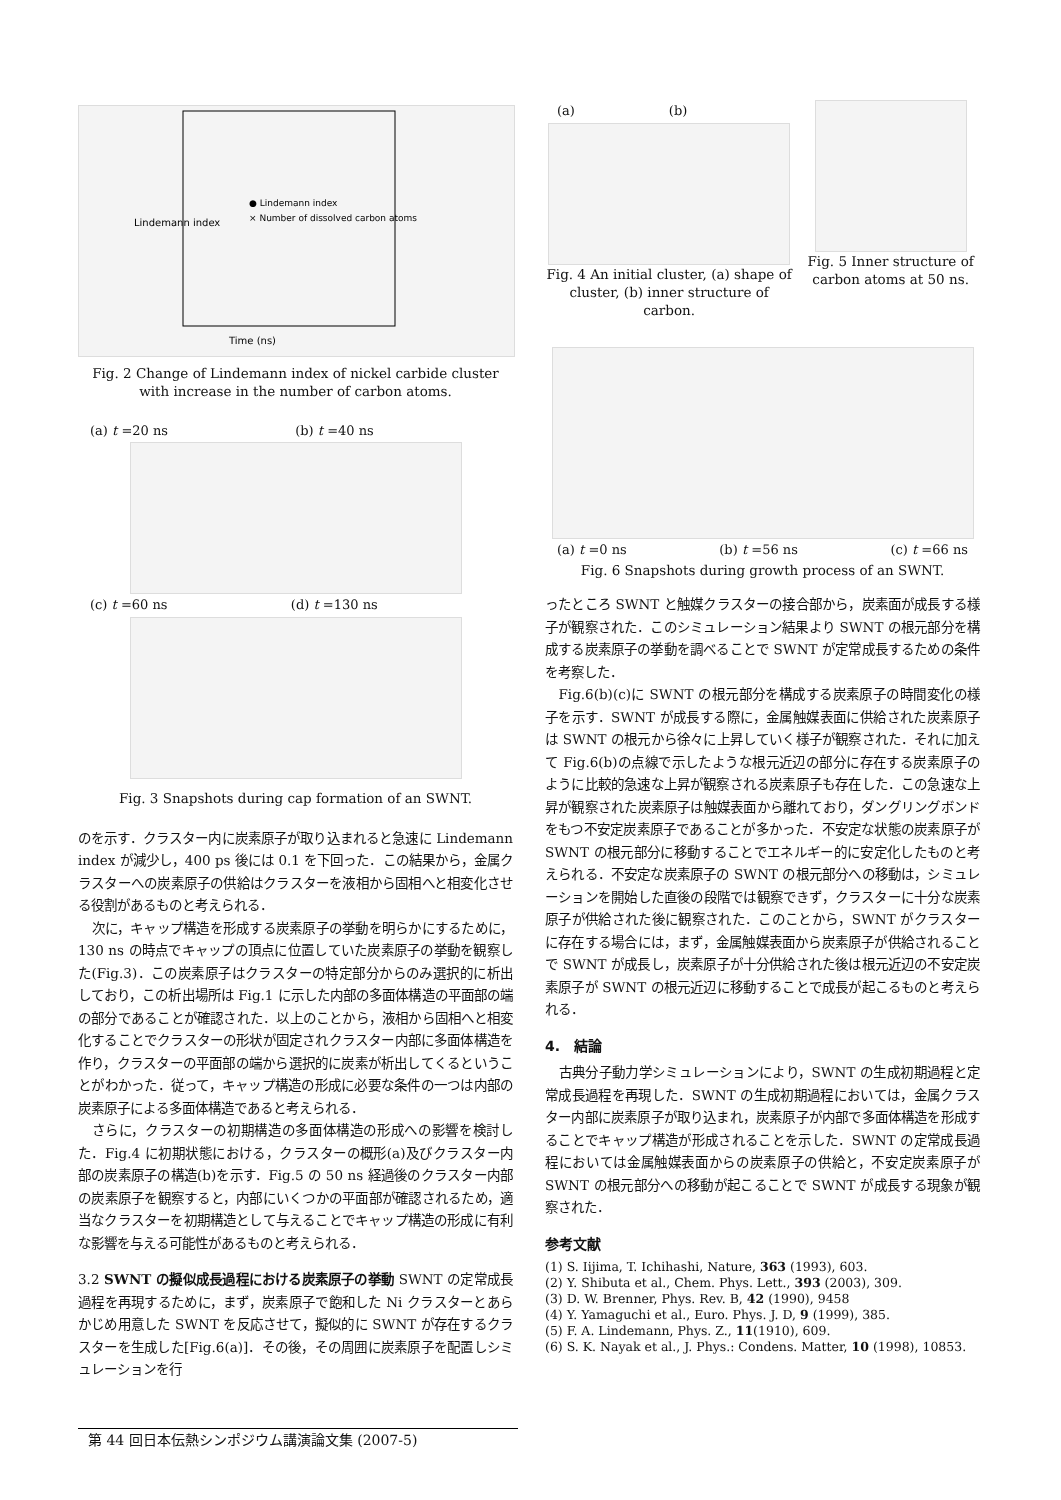Lindemann index
Time (ns)
● Lindemann index
× Number of dissolved carbon atoms
Fig. 2 Change of Lindemann index of nickel carbide cluster with increase in the number of carbon atoms.
(a) t =20 ns (b) t =40 ns
(c) t =60 ns (d) t =130 ns
Fig. 3 Snapshots during cap formation of an SWNT.
のを示す．クラスター内に炭素原子が取り込まれると急速に Lindemann index が減少し，400 ps 後には 0.1 を下回った．この結果から，金属クラスターへの炭素原子の供給はクラスターを液相から固相へと相変化させる役割があるものと考えられる．
次に，キャップ構造を形成する炭素原子の挙動を明らかにするために，130 ns の時点でキャップの頂点に位置していた炭素原子の挙動を観察した(Fig.3)．この炭素原子はクラスターの特定部分からのみ選択的に析出しており，この析出場所は Fig.1 に示した内部の多面体構造の平面部の端の部分であることが確認された．以上のことから，液相から固相へと相変化することでクラスターの形状が固定されクラスター内部に多面体構造を作り，クラスターの平面部の端から選択的に炭素が析出してくるということがわかった．従って，キャップ構造の形成に必要な条件の一つは内部の炭素原子による多面体構造であると考えられる．
さらに，クラスターの初期構造の多面体構造の形成への影響を検討した．Fig.4 に初期状態における，クラスターの概形(a)及びクラスター内部の炭素原子の構造(b)を示す．Fig.5 の 50 ns 経過後のクラスター内部の炭素原子を観察すると，内部にいくつかの平面部が確認されるため，適当なクラスターを初期構造として与えることでキャップ構造の形成に有利な影響を与える可能性があるものと考えられる．
3.2 SWNT の擬似成長過程における炭素原子の挙動 SWNT の定常成長過程を再現するために，まず，炭素原子で飽和した Ni クラスターとあらかじめ用意した SWNT を反応させて，擬似的に SWNT が存在するクラスターを生成した[Fig.6(a)]．その後，その周囲に炭素原子を配置しシミュレーションを行
(a) (b)
Fig. 4 An initial cluster, (a) shape of cluster, (b) inner structure of carbon.
Fig. 5 Inner structure of carbon atoms at 50 ns.
(a) t =0 ns (b) t =56 ns (c) t =66 ns
Fig. 6 Snapshots during growth process of an SWNT.
ったところ SWNT と触媒クラスターの接合部から，炭素面が成長する様子が観察された．このシミュレーション結果より SWNT の根元部分を構成する炭素原子の挙動を調べることで SWNT が定常成長するための条件を考察した．
Fig.6(b)(c)に SWNT の根元部分を構成する炭素原子の時間変化の様子を示す．SWNT が成長する際に，金属触媒表面に供給された炭素原子は SWNT の根元から徐々に上昇していく様子が観察された．それに加えて Fig.6(b)の点線で示したような根元近辺の部分に存在する炭素原子のように比較的急速な上昇が観察される炭素原子も存在した．この急速な上昇が観察された炭素原子は触媒表面から離れており，ダングリングボンドをもつ不安定炭素原子であることが多かった．不安定な状態の炭素原子が SWNT の根元部分に移動することでエネルギー的に安定化したものと考えられる．不安定な炭素原子の SWNT の根元部分への移動は，シミュレーションを開始した直後の段階では観察できず，クラスターに十分な炭素原子が供給された後に観察された．このことから，SWNT がクラスターに存在する場合には，まず，金属触媒表面から炭素原子が供給されることで SWNT が成長し，炭素原子が十分供給された後は根元近辺の不安定炭素原子が SWNT の根元近辺に移動することで成長が起こるものと考えられる．
4.　結論
古典分子動力学シミュレーションにより，SWNT の生成初期過程と定常成長過程を再現した．SWNT の生成初期過程においては，金属クラスター内部に炭素原子が取り込まれ，炭素原子が内部で多面体構造を形成することでキャップ構造が形成されることを示した．SWNT の定常成長過程においては金属触媒表面からの炭素原子の供給と，不安定炭素原子が SWNT の根元部分への移動が起こることで SWNT が成長する現象が観察された．
参考文献
(1) S. Iijima, T. Ichihashi, Nature, 363 (1993), 603.
(2) Y. Shibuta et al., Chem. Phys. Lett., 393 (2003), 309.
(3) D. W. Brenner, Phys. Rev. B, 42 (1990), 9458
(4) Y. Yamaguchi et al., Euro. Phys. J. D, 9 (1999), 385.
(5) F. A. Lindemann, Phys. Z., 11(1910), 609.
(6) S. K. Nayak et al., J. Phys.: Condens. Matter, 10 (1998), 10853.
第 44 回日本伝熱シンポジウム講演論文集 (2007-5)